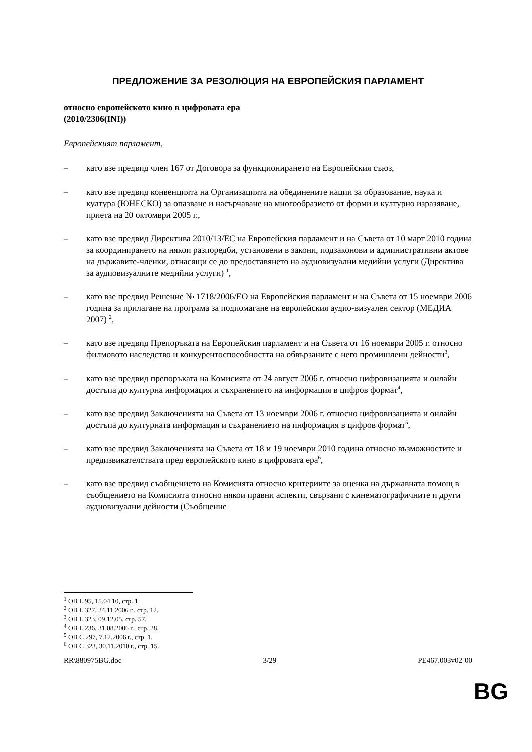ПРЕДЛОЖЕНИЕ ЗА РЕЗОЛЮЦИЯ НА ЕВРОПЕЙСКИЯ ПАРЛАМЕНТ
относно европейското кино в цифровата ера
(2010/2306(INI))
Европейският парламент,
– като взе предвид член 167 от Договора за функционирането на Европейския съюз,
– като взе предвид конвенцията на Организацията на обединените нации за образование, наука и култура (ЮНЕСКО) за опазване и насърчаване на многообразието от форми и културно изразяване, приета на 20 октомври 2005 г.,
– като взе предвид Директива 2010/13/ЕС на Европейския парламент и на Съвета от 10 март 2010 година за координирането на някои разпоредби, установени в закони, подзаконови и административни актове на държавите-членки, отнасящи се до предоставянето на аудиовизуални медийни услуги (Директива за аудиовизуалните медийни услуги) <sup>1</sup>,
– като взе предвид Решение № 1718/2006/ЕО на Европейския парламент и на Съвета от 15 ноември 2006 година за прилагане на програма за подпомагане на европейския аудио-визуален сектор (МЕДИА 2007) <sup>2</sup>,
– като взе предвид Препоръката на Европейския парламент и на Съвета от 16 ноември 2005 г. относно филмовото наследство и конкурентоспособността на обвързаните с него промишлени дейности<sup>3</sup>,
– като взе предвид препоръката на Комисията от 24 август 2006 г. относно цифровизацията и онлайн достъпа до културна информация и съхранението на информация в цифров формат<sup>4</sup>,
– като взе предвид Заключенията на Съвета от 13 ноември 2006 г. относно цифровизацията и онлайн достъпа до културната информация и съхранението на информация в цифров формат<sup>5</sup>,
– като взе предвид Заключенията на Съвета от 18 и 19 ноември 2010 година относно възможностите и предизвикателствата пред европейското кино в цифровата ера<sup>6</sup>,
– като взе предвид съобщението на Комисията относно критериите за оценка на държавната помощ в съобщението на Комисията относно някои правни аспекти, свързани с кинематографичните и други аудиовизуални дейности (Съобщение
<sup>1</sup> ОВ L 95, 15.04.10, стр. 1.
<sup>2</sup> ОВ L 327, 24.11.2006 г., стр. 12.
<sup>3</sup> ОВ L 323, 09.12.05, стр. 57.
<sup>4</sup> ОВ L 236, 31.08.2006 г., стр. 28.
<sup>5</sup> ОВ C 297, 7.12.2006 г., стр. 1.
<sup>6</sup> ОВ C 323, 30.11.2010 г., стр. 15.
RR\880975BG.doc 3/29 PE467.003v02-00
BG